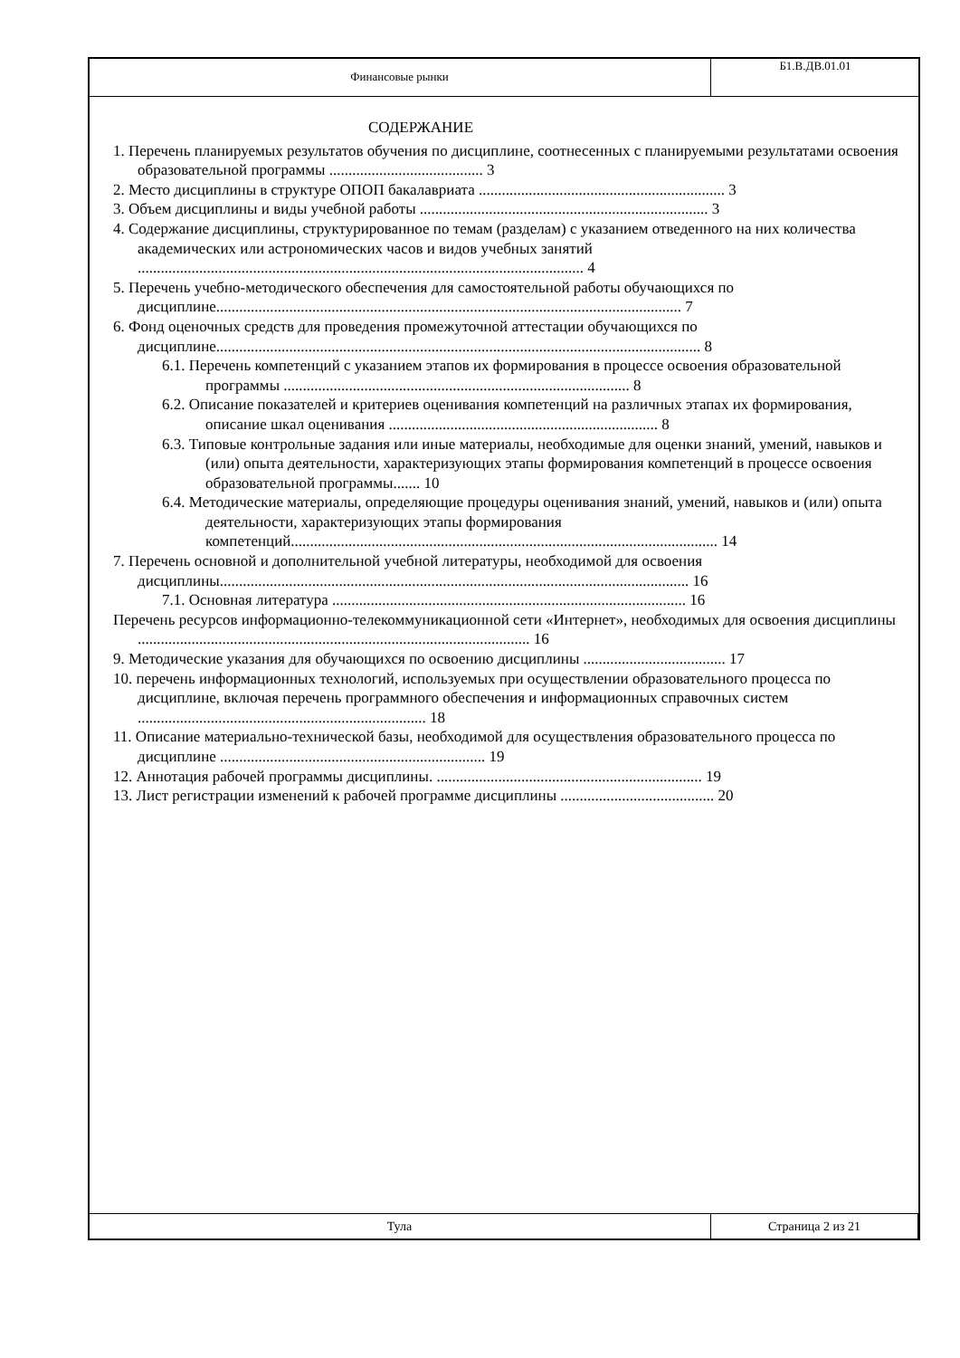| Финансовые рынки | Б1.В.ДВ.01.01 |
СОДЕРЖАНИЕ
1. Перечень планируемых результатов обучения по дисциплине, соотнесенных с планируемыми результатами освоения образовательной программы ........................................ 3
2. Место дисциплины в структуре ОПОП бакалавриата ................................................................ 3
3. Объем дисциплины и виды учебной работы ........................................................................... 3
4. Содержание дисциплины, структурированное по темам (разделам) с указанием отведенного на них количества академических или астрономических часов и видов учебных занятий .................................................................................................................... 4
5. Перечень учебно-методического обеспечения для самостоятельной работы обучающихся по дисциплине......................................................................................................................... 7
6. Фонд оценочных средств для проведения промежуточной аттестации обучающихся по дисциплине.............................................................................................................................. 8
6.1. Перечень компетенций с указанием этапов их формирования в процессе освоения образовательной программы .......................................................................................... 8
6.2. Описание показателей и критериев оценивания компетенций на различных этапах их формирования, описание шкал оценивания ...................................................................... 8
6.3. Типовые контрольные задания или иные материалы, необходимые для оценки знаний, умений, навыков и (или) опыта деятельности, характеризующих этапы формирования компетенций в процессе освоения образовательной программы....... 10
6.4. Методические материалы, определяющие процедуры оценивания знаний, умений, навыков и (или) опыта деятельности, характеризующих этапы формирования компетенций............................................................................................................... 14
7. Перечень основной и дополнительной учебной литературы, необходимой для освоения дисциплины.......................................................................................................................... 16
7.1. Основная литература ............................................................................................ 16
Перечень ресурсов информационно-телекоммуникационной сети «Интернет», необходимых для освоения дисциплины ...................................................................................................... 16
9. Методические указания для обучающихся по освоению дисциплины ..................................... 17
10. перечень информационных технологий, используемых при осуществлении образовательного процесса по дисциплине, включая перечень программного обеспечения и информационных справочных систем ........................................................................... 18
11. Описание материально-технической базы, необходимой для осуществления образовательного процесса по дисциплине ..................................................................... 19
12. Аннотация рабочей программы дисциплины. ..................................................................... 19
13. Лист регистрации изменений к рабочей программе дисциплины ........................................ 20
| Тула | Страница 2 из 21 |